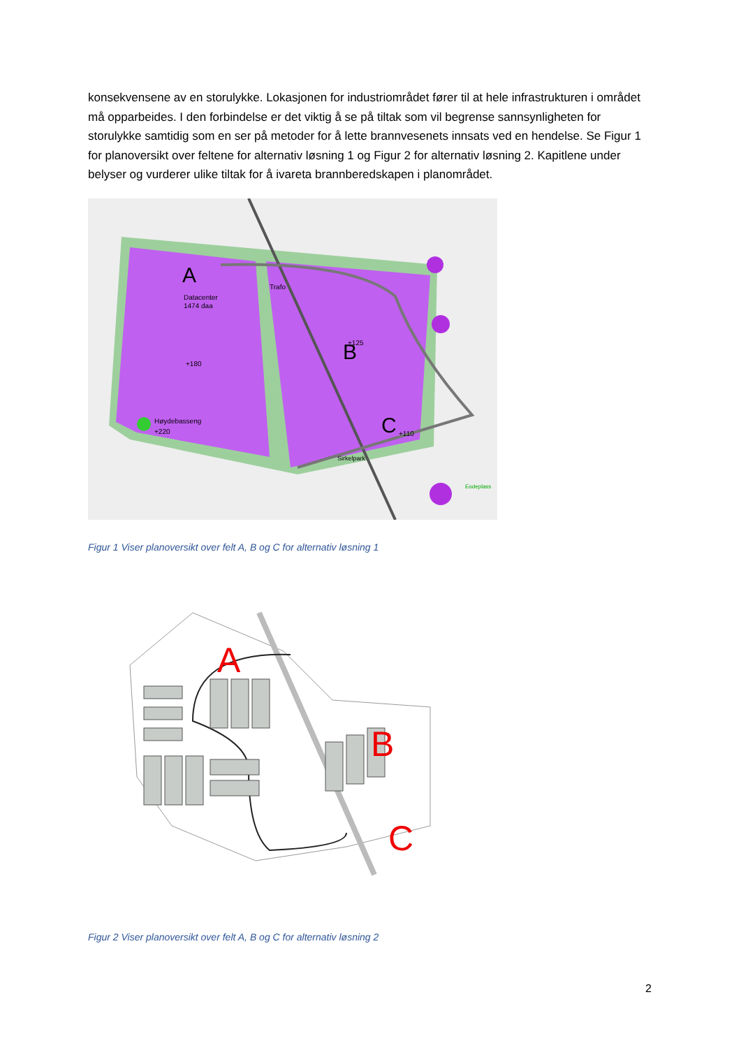konsekvensene av en storulykke. Lokasjonen for industriområdet fører til at hele infrastrukturen i området må opparbeides. I den forbindelse er det viktig å se på tiltak som vil begrense sannsynligheten for storulykke samtidig som en ser på metoder for å lette brannvesenets innsats ved en hendelse. Se Figur 1 for planoversikt over feltene for alternativ løsning 1 og Figur 2 for alternativ løsning 2. Kapitlene under belyser og vurderer ulike tiltak for å ivareta brannberedskapen i planområdet.
A
B
C
Datacenter
1474 daa
Trafo
Høydebasseng
+220
+180
+125
+110
Sirkelpark
Eodeplass
Figur 1 Viser planoversikt over felt A, B og C for alternativ løsning 1
A
B
C
Figur 2 Viser planoversikt over felt A, B og C for alternativ løsning 2
2